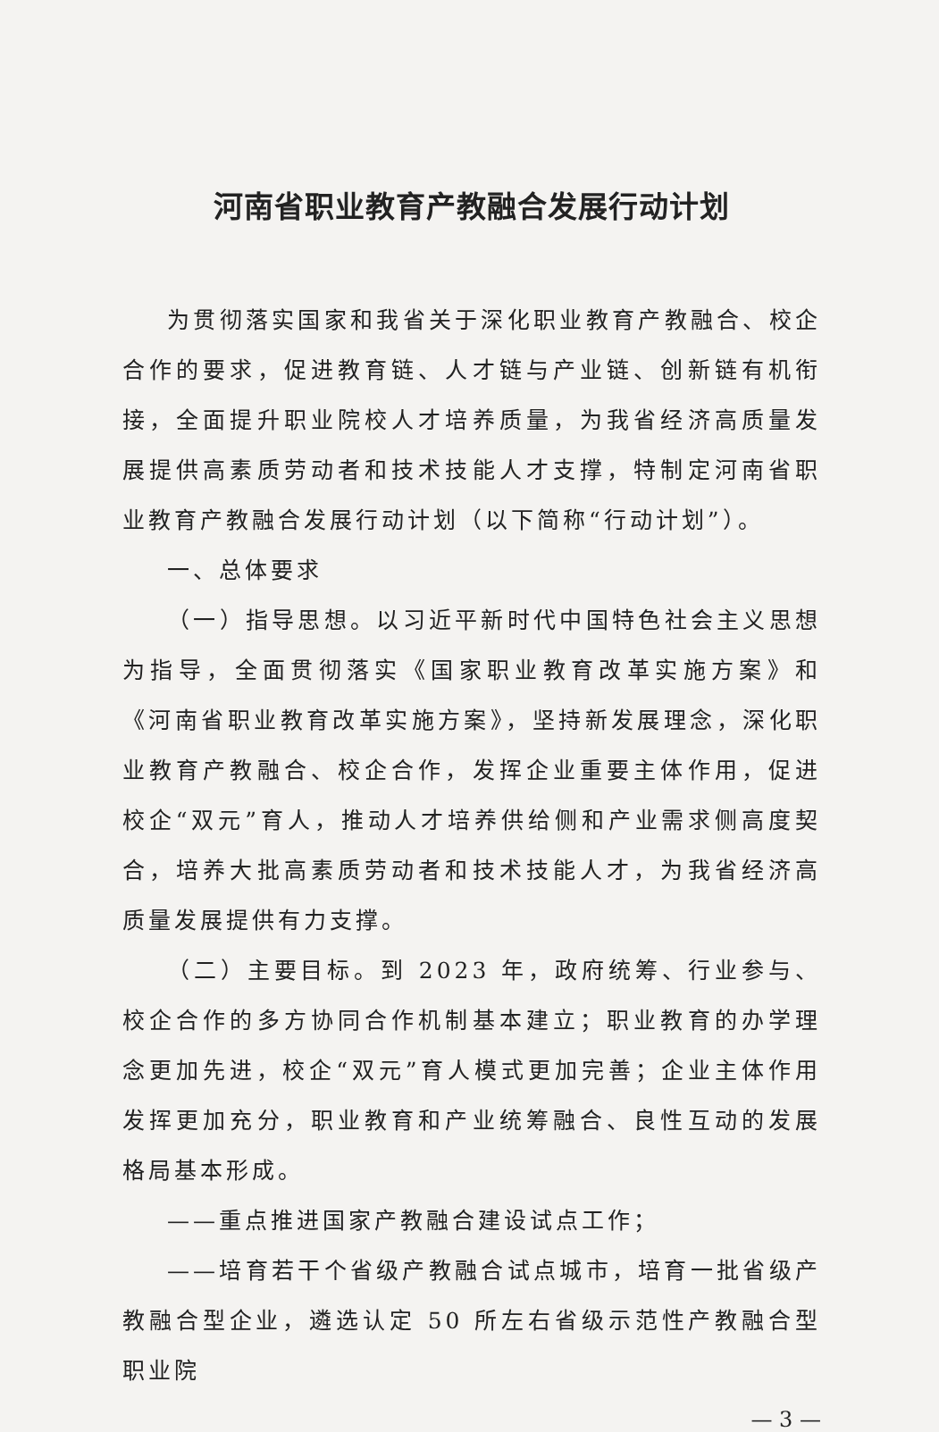河南省职业教育产教融合发展行动计划
为贯彻落实国家和我省关于深化职业教育产教融合、校企合作的要求，促进教育链、人才链与产业链、创新链有机衔接，全面提升职业院校人才培养质量，为我省经济高质量发展提供高素质劳动者和技术技能人才支撑，特制定河南省职业教育产教融合发展行动计划（以下简称“行动计划”）。
一、总体要求
（一）指导思想。以习近平新时代中国特色社会主义思想为指导，全面贯彻落实《国家职业教育改革实施方案》和《河南省职业教育改革实施方案》，坚持新发展理念，深化职业教育产教融合、校企合作，发挥企业重要主体作用，促进校企“双元”育人，推动人才培养供给侧和产业需求侧高度契合，培养大批高素质劳动者和技术技能人才，为我省经济高质量发展提供有力支撑。
（二）主要目标。到 2023 年，政府统筹、行业参与、校企合作的多方协同合作机制基本建立；职业教育的办学理念更加先进，校企“双元”育人模式更加完善；企业主体作用发挥更加充分，职业教育和产业统筹融合、良性互动的发展格局基本形成。
——重点推进国家产教融合建设试点工作；
——培育若干个省级产教融合试点城市，培育一批省级产教融合型企业，遴选认定 50 所左右省级示范性产教融合型职业院
— 3 —